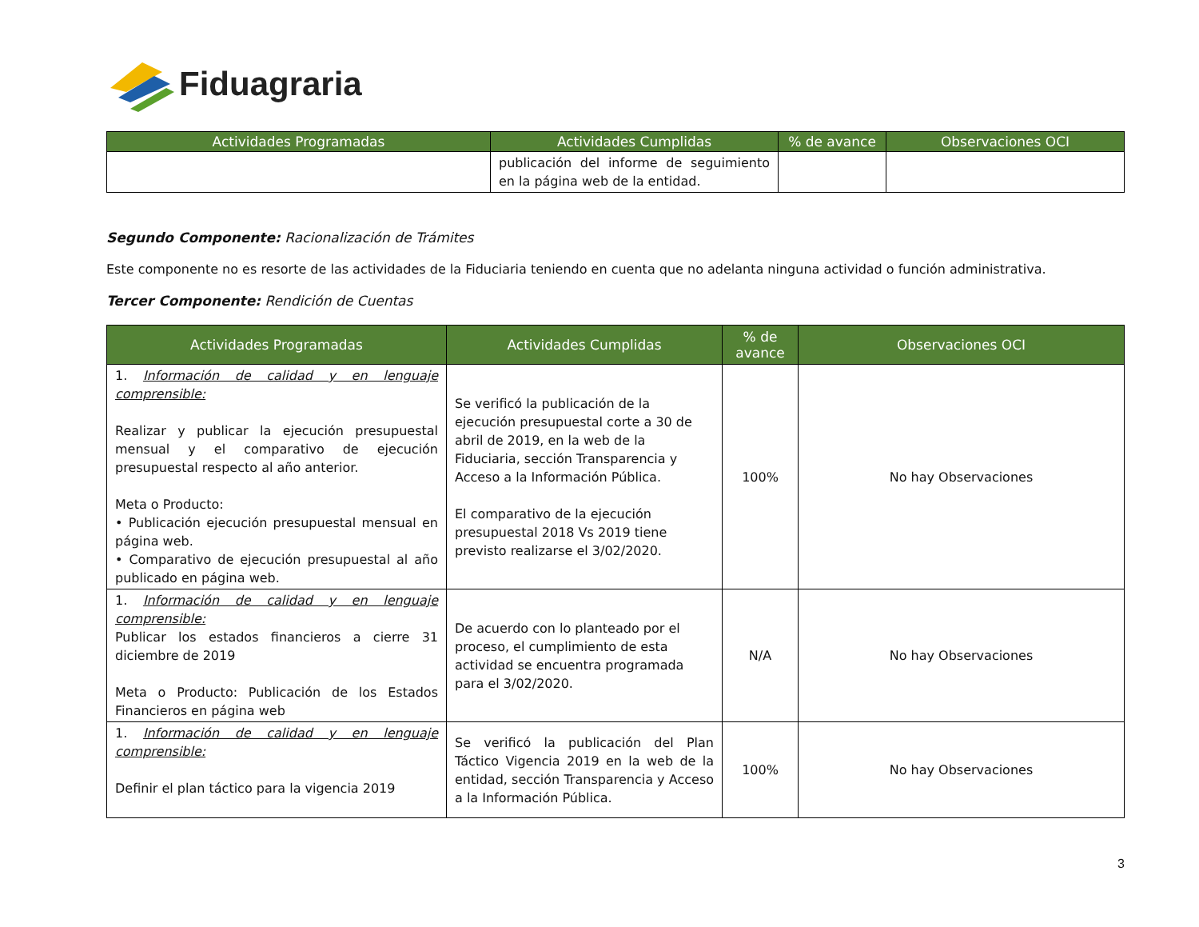Fiduagraria
| Actividades Programadas | Actividades Cumplidas | % de avance | Observaciones OCI |
| --- | --- | --- | --- |
| | publicación del informe de seguimiento en la página web de la entidad. | | |
Segundo Componente: Racionalización de Trámites
Este componente no es resorte de las actividades de la Fiduciaria teniendo en cuenta que no adelanta ninguna actividad o función administrativa.
Tercer Componente: Rendición de Cuentas
| Actividades Programadas | Actividades Cumplidas | % de avance | Observaciones OCI |
| --- | --- | --- | --- |
| 1. Información de calidad y en lenguaje comprensible: Realizar y publicar la ejecución presupuestal mensual y el comparativo de ejecución presupuestal respecto al año anterior. Meta o Producto: • Publicación ejecución presupuestal mensual en página web. • Comparativo de ejecución presupuestal al año publicado en página web. | Se verificó la publicación de la ejecución presupuestal corte a 30 de abril de 2019, en la web de la Fiduciaria, sección Transparencia y Acceso a la Información Pública. El comparativo de la ejecución presupuestal 2018 Vs 2019 tiene previsto realizarse el 3/02/2020. | 100% | No hay Observaciones |
| 1. Información de calidad y en lenguaje comprensible: Publicar los estados financieros a cierre 31 diciembre de 2019 Meta o Producto: Publicación de los Estados Financieros en página web | De acuerdo con lo planteado por el proceso, el cumplimiento de esta actividad se encuentra programada para el 3/02/2020. | N/A | No hay Observaciones |
| 1. Información de calidad y en lenguaje comprensible: Definir el plan táctico para la vigencia 2019 | Se verificó la publicación del Plan Táctico Vigencia 2019 en la web de la entidad, sección Transparencia y Acceso a la Información Pública. | 100% | No hay Observaciones |
3